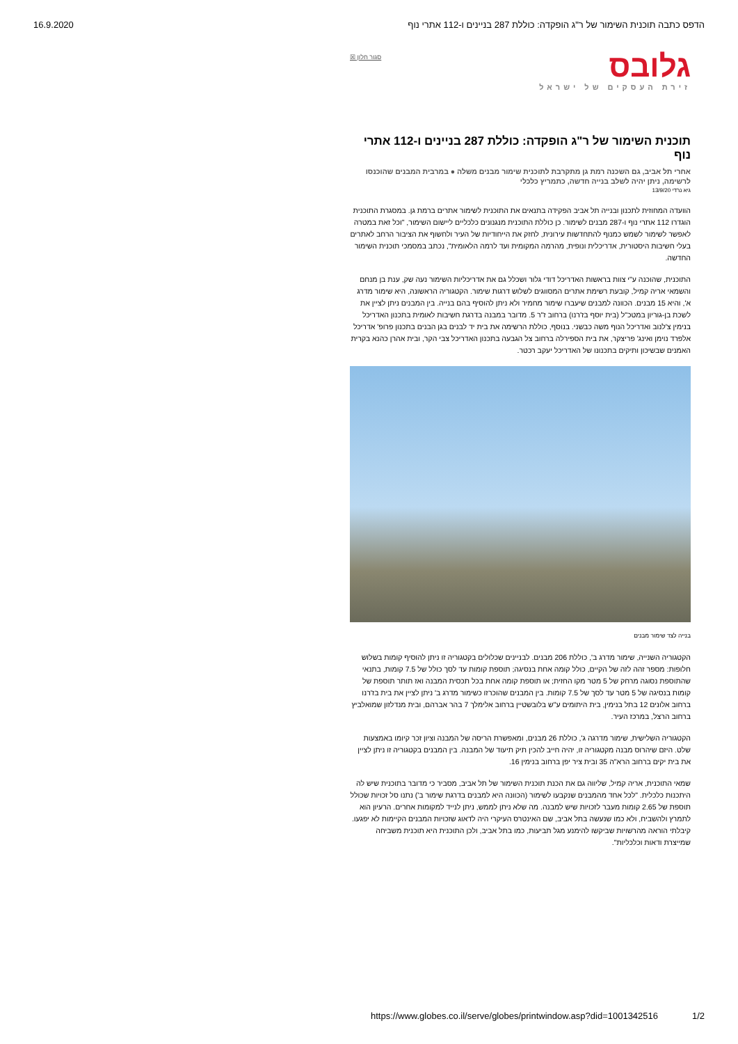16.9.2020 הדפס כתבה תוכנית השימור של ר"ג הופקדה: כוללת 287 בניינים ו-112 אתרי נוף
גלובס
זירת העסקים של ישראל
סגור חלון ☒
תוכנית השימור של ר"ג הופקדה: כוללת 287 בניינים ו-112 אתרי נוף
אחרי תל אביב, גם השכנה רמת גן מתקרבת לתוכנית שימור מבנים משלה ● במרבית המבנים שהוכנסו לרשימה, ניתן יהיה לשלב בנייה חדשה, כתמריץ כלכלי
גיא נרדי 13/9/20
הוועדה המחוזית לתכנון ובנייה תל אביב הפקידה בתנאים את התוכנית לשימור אתרים ברמת גן. במסגרת התוכנית הוגדרו 112 אתרי נוף ו-287 מבנים לשימור. כן כוללת התוכנית מנגנונים כלכליים ליישום השימור, "וכל זאת במטרה לאפשר לשימור לשמש כמנוף להתחדשות עירונית, לחזק את הייחודיות של העיר ולחשוף את הציבור הרחב לאתרים בעלי חשיבות היסטורית, אדריכלית ונופית, מהרמה המקומית ועד לרמה הלאומית", נכתב במסמכי תוכנית השימור החדשה.
התוכנית, שהוכנה ע"י צוות בראשות האדריכל דודי גלור ושכלל גם את אדריכליות השימור נעה שק, ענת בן מנחם והשמאי אריה קמיל, קובעת רשימת אתרים המסווגים לשלוש דרגות שימור. הקטגוריה הראשונה, היא שימור מדרג א', והיא 15 מבנים. הכוונה למבנים שיעברו שימור מחמיר ולא ניתן להוסיף בהם בנייה. בין המבנים ניתן לציין את לשכת בן-גוריון במטכ"ל (בית יוסף בז'רנו) ברחוב ז"ר 5. מדובר במבנה בדרגת חשיבות לאומית בתכנון האדריכל בנימין צ'לנוב ואדריכל הנוף משה כבשני. בנוסף, כוללת הרשימה את בית יד לבנים בגן הבנים בתכנון פרופ' אדריכל אלפרד נוימן ואינג' פריצקר, את בית הספירלה ברחוב צל הגבעה בתכנון האדריכל צבי הקר, ובית אהרן כהנא בקרית האמנים שבשיכון ותיקים בתכנונו של האדריכל יעקב רכטר.
בנייה לצד שימור מבנים
הקטגוריה השנייה, שימור מדרג ב', כוללת 206 מבנים. לבניינים שכלולים בקטגוריה זו ניתן להוסיף קומות בשלוש חלופות: מספר זהה לזה של הקיים, כולל קומה אחת בנסיגה; תוספת קומות עד לסך כולל של 7.5 קומות, בתנאי שהתוספת נסוגה מרחק של 5 מטר מקו החזית; או תוספת קומה אחת בכל תכסית המבנה ואז תותר תוספת של קומות בנסיגה של 5 מטר עד לסך של 7.5 קומות. בין המבנים שהוכרזו כשימור מדרג ב' ניתן לציין את בית בז'רנו ברחוב אלונים 12 בתל בנימין, בית היתומים ע"ש בלובשטיין ברחוב אלימלך 7 בהר אברהם, ובית מנדלזון שמואלביץ ברחוב הרצל, במרכז העיר.
הקטגוריה השלישית, שימור מדרגה ג', כוללת 26 מבנים, ומאפשרת הריסה של המבנה וציון זכר קיומו באמצעות שלט. היזם שיהרוס מבנה מקטגוריה זו, יהיה חייב להכין תיק תיעוד של המבנה. בין המבנים בקטגוריה זו ניתן לציין את בית יקים ברחוב הרא"ה 35 ובית ציר יפן ברחוב בנימין 16.
שמאי התוכנית, אריה קמיל, שליווה גם את הכנת תוכנית השימור של תל אביב, מסביר כי מדובר בתוכנית שיש לה היתכנות כלכלית. "לכל אחד מהמבנים שנקבעו לשימור (הכוונה היא למבנים בדרגת שימור ב') נתנו סל זכויות שכולל תוספת של 2.65 קומות מעבר לזכויות שיש למבנה. מה שלא ניתן לממש, ניתן לנייד למקומות אחרים. הרעיון הוא לתמרץ ולהשביח, ולא כמו שנעשה בתל אביב, שם האינטרס העיקרי היה לדאוג שזכויות המבנים הקיימות לא יפגעו. קיבלתי הוראה מהרשויות שביקשו להימנע מגל תביעות, כמו בתל אביב, ולכן התוכנית היא תוכנית משביחה שמייצרת ודאות וכלכליות".
https://www.globes.co.il/serve/globes/printwindow.asp?did=1001342516 1/2